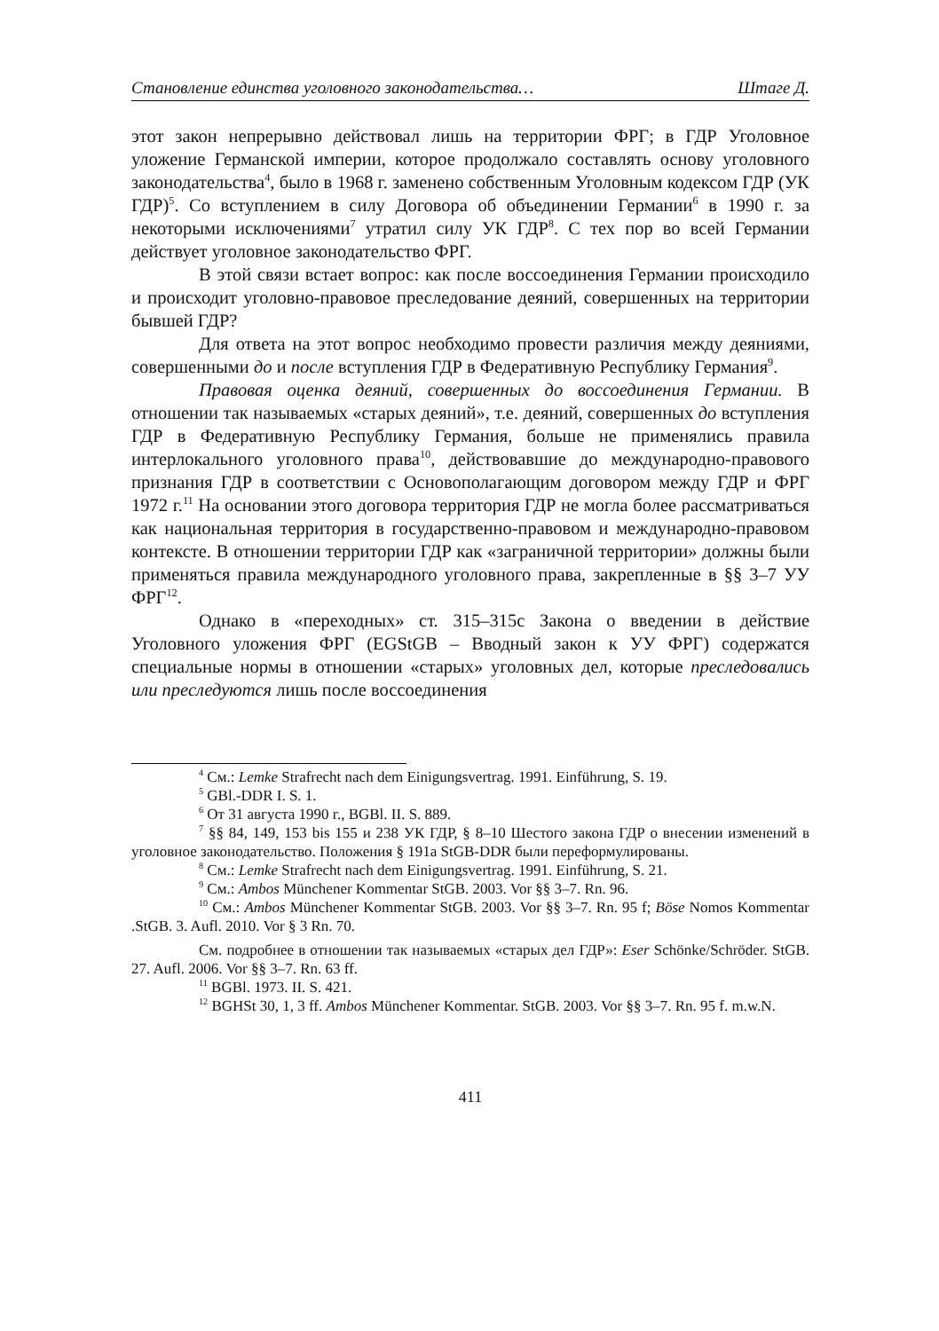Становление единства уголовного законодательства… Штаге Д.
этот закон непрерывно действовал лишь на территории ФРГ; в ГДР Уголовное уложение Германской империи, которое продолжало составлять основу уголовного законодательства<sup>4</sup>, было в 1968 г. заменено собственным Уголовным кодексом ГДР (УК ГДР)<sup>5</sup>. Со вступлением в силу Договора об объединении Германии<sup>6</sup> в 1990 г. за некоторыми исключениями<sup>7</sup> утратил силу УК ГДР<sup>8</sup>. С тех пор во всей Германии действует уголовное законодательство ФРГ.
В этой связи встает вопрос: как после воссоединения Германии происходило и происходит уголовно-правовое преследование деяний, совершенных на территории бывшей ГДР?
Для ответа на этот вопрос необходимо провести различия между деяниями, совершенными до и после вступления ГДР в Федеративную Республику Германия<sup>9</sup>.
Правовая оценка деяний, совершенных до воссоединения Германии. В отношении так называемых «старых деяний», т.е. деяний, совершенных до вступления ГДР в Федеративную Республику Германия, больше не применялись правила интерлокального уголовного права<sup>10</sup>, действовавшие до международно-правового признания ГДР в соответствии с Основополагающим договором между ГДР и ФРГ 1972 г.<sup>11</sup> На основании этого договора территория ГДР не могла более рассматриваться как национальная территория в государственно-правовом и международно-правовом контексте. В отношении территории ГДР как «заграничной территории» должны были применяться правила международного уголовного права, закрепленные в §§ 3–7 УУ ФРГ<sup>12</sup>.
Однако в «переходных» ст. 315–315с Закона о введении в действие Уголовного уложения ФРГ (EGStGB – Вводный закон к УУ ФРГ) содержатся специальные нормы в отношении «старых» уголовных дел, которые преследовались или преследуются лишь после воссоединения
<sup>4</sup> См.: Lemke Strafrecht nach dem Einigungsvertrag. 1991. Einführung, S. 19.
<sup>5</sup> GBl.-DDR I. S. 1.
<sup>6</sup> От 31 августа 1990 г., BGBl. II. S. 889.
<sup>7</sup> §§ 84, 149, 153 bis 155 и 238 УК ГДР, § 8–10 Шестого закона ГДР о внесении изменений в уголовное законодательство. Положения § 191a StGB-DDR были переформулированы.
<sup>8</sup> См.: Lemke Strafrecht nach dem Einigungsvertrag. 1991. Einführung, S. 21.
<sup>9</sup> См.: Ambos Münchener Kommentar StGB. 2003. Vor §§ 3–7. Rn. 96.
<sup>10</sup> См.: Ambos Münchener Kommentar StGB. 2003. Vor §§ 3–7. Rn. 95 f; Böse Nomos Kommentar .StGB. 3. Aufl. 2010. Vor § 3 Rn. 70.
См. подробнее в отношении так называемых «старых дел ГДР»: Eser Schönke/Schröder. StGB. 27. Aufl. 2006. Vor §§ 3–7. Rn. 63 ff.
<sup>11</sup> BGBl. 1973. II. S. 421.
<sup>12</sup> BGHSt 30, 1, 3 ff. Ambos Münchener Kommentar. StGB. 2003. Vor §§ 3–7. Rn. 95 f. m.w.N.
411